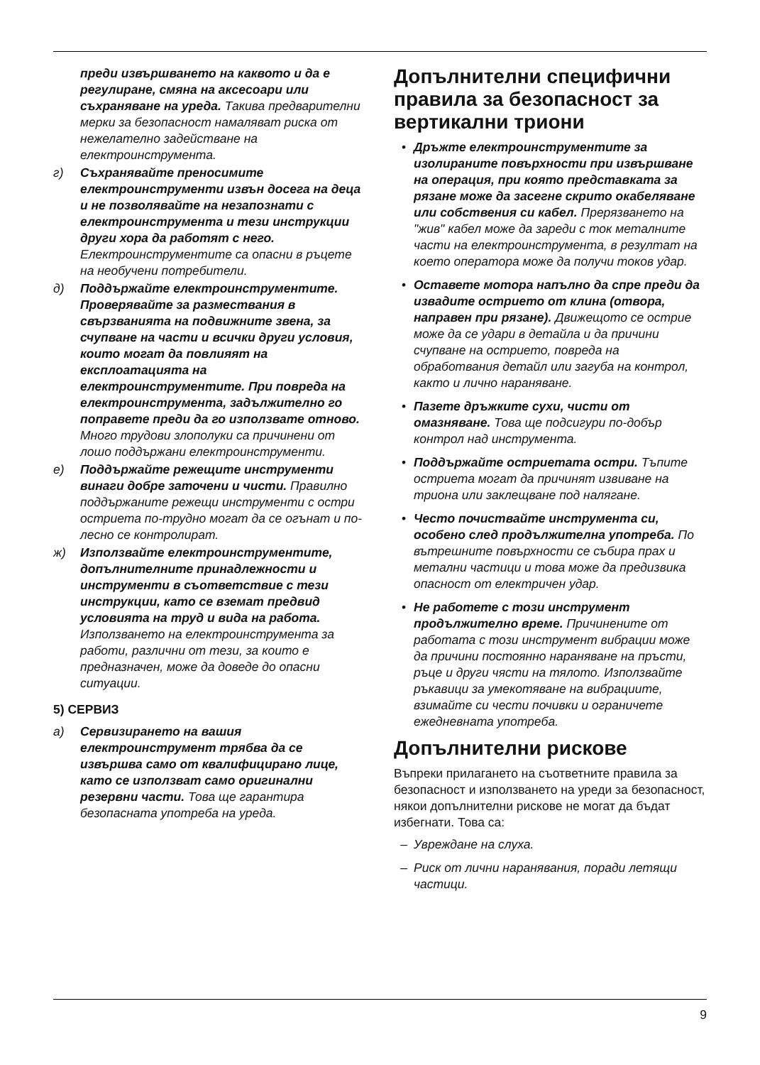преди извършването на каквото и да е регулиране, смяна на аксесоари или съхраняване на уреда. Такива предварителни мерки за безопасност намаляват риска от нежелателно задействане на електроинструмента.
г) Съхранявайте преносимите електроинструменти извън досега на деца и не позволявайте на незапознати с електроинструмента и тези инструкции други хора да работят с него. Електроинструментите са опасни в ръцете на необучени потребители.
д) Поддържайте електроинструментите. Проверявайте за размествания в свързванията на подвижните звена, за счупване на части и всички други условия, които могат да повлияят на експлоатацията на електроинструментите. При повреда на електроинструмента, задължително го поправете преди да го използвате отново. Много трудови злополуки са причинени от лошо поддържани електроинструменти.
е) Поддържайте режещите инструменти винаги добре заточени и чисти. Правилно поддържаните режещи инструменти с остри остриета по-трудно могат да се огънат и по-лесно се контролират.
ж) Използвайте електроинструментите, допълнителните принадлежности и инструменти в съответствие с тези инструкции, като се вземат предвид условията на труд и вида на работа. Използването на електроинструмента за работи, различни от тези, за които е предназначен, може да доведе до опасни ситуации.
5) СЕРВИЗ
а) Сервизирането на вашия електроинструмент трябва да се извършва само от квалифицирано лице, като се използват само оригинални резервни части. Това ще гарантира безопасната употреба на уреда.
Допълнителни специфични правила за безопасност за вертикални триони
• Дръжте електроинструментите за изолираните повърхности при извършване на операция, при която представката за рязане може да засегне скрито окабеляване или собствения си кабел. Прерязването на "жив" кабел може да зареди с ток металните части на електроинструмента, в резултат на което оператора може да получи токов удар.
• Оставете мотора напълно да спре преди да извадите острието от клина (отвора, направен при рязане). Движещото се острие може да се удари в детайла и да причини счупване на острието, повреда на обработвания детайл или загуба на контрол, както и лично нараняване.
• Пазете дръжките сухи, чисти от омазняване. Това ще подсигури по-добър контрол над инструмента.
• Поддържайте остриетата остри. Тъпите остриета могат да причинят извиване на триона или заклещване под налягане.
• Често почиствайте инструмента си, особено след продължителна употреба. По вътрешните повърхности се събира прах и метални частици и това може да предизвика опасност от електричен удар.
• Не работете с този инструмент продължително време. Причинените от работата с този инструмент вибрации може да причини постоянно нараняване на пръсти, ръце и други чясти на тялото. Използвайте ръкавици за умекотяване на вибрациите, взимайте си чести почивки и ограничете ежедневната употреба.
Допълнителни рискове
Въпреки прилагането на съответните правила за безопасност и използването на уреди за безопасност, някои допълнителни рискове не могат да бъдат избегнати. Това са:
– Увреждане на слуха.
– Риск от лични наранявания, поради летящи частици.
9